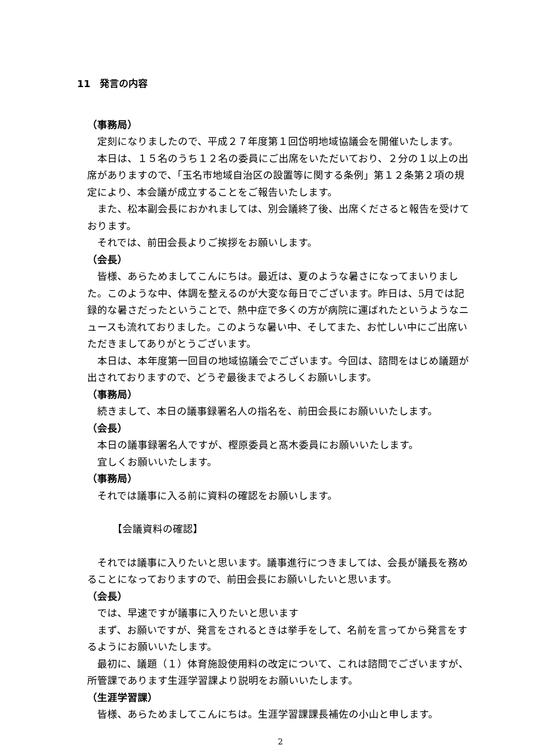11　発言の内容
（事務局）
定刻になりましたので、平成２７年度第１回岱明地域協議会を開催いたします。
本日は、１５名のうち１２名の委員にご出席をいただいており、２分の１以上の出席がありますので、「玉名市地域自治区の設置等に関する条例」第１２条第２項の規定により、本会議が成立することをご報告いたします。
また、松本副会長におかれましては、別会議終了後、出席くださると報告を受けております。
それでは、前田会長よりご挨拶をお願いします。
（会長）
皆様、あらためましてこんにちは。最近は、夏のような暑さになってまいりました。このような中、体調を整えるのが大変な毎日でございます。昨日は、5月では記録的な暑さだったということで、熱中症で多くの方が病院に運ばれたというようなニュースも流れておりました。このような暑い中、そしてまた、お忙しい中にご出席いただきましてありがとうございます。
本日は、本年度第一回目の地域協議会でございます。今回は、諮問をはじめ議題が出されておりますので、どうぞ最後までよろしくお願いします。
（事務局）
続きまして、本日の議事録署名人の指名を、前田会長にお願いいたします。
（会長）
本日の議事録署名人ですが、樫原委員と髙木委員にお願いいたします。
宜しくお願いいたします。
（事務局）
それでは議事に入る前に資料の確認をお願いします。
【会議資料の確認】
それでは議事に入りたいと思います。議事進行につきましては、会長が議長を務めることになっておりますので、前田会長にお願いしたいと思います。
（会長）
では、早速ですが議事に入りたいと思います
まず、お願いですが、発言をされるときは挙手をして、名前を言ってから発言をするようにお願いいたします。
最初に、議題（１）体育施設使用料の改定について、これは諮問でございますが、所管課であります生涯学習課より説明をお願いいたします。
（生涯学習課）
皆様、あらためましてこんにちは。生涯学習課課長補佐の小山と申します。
2